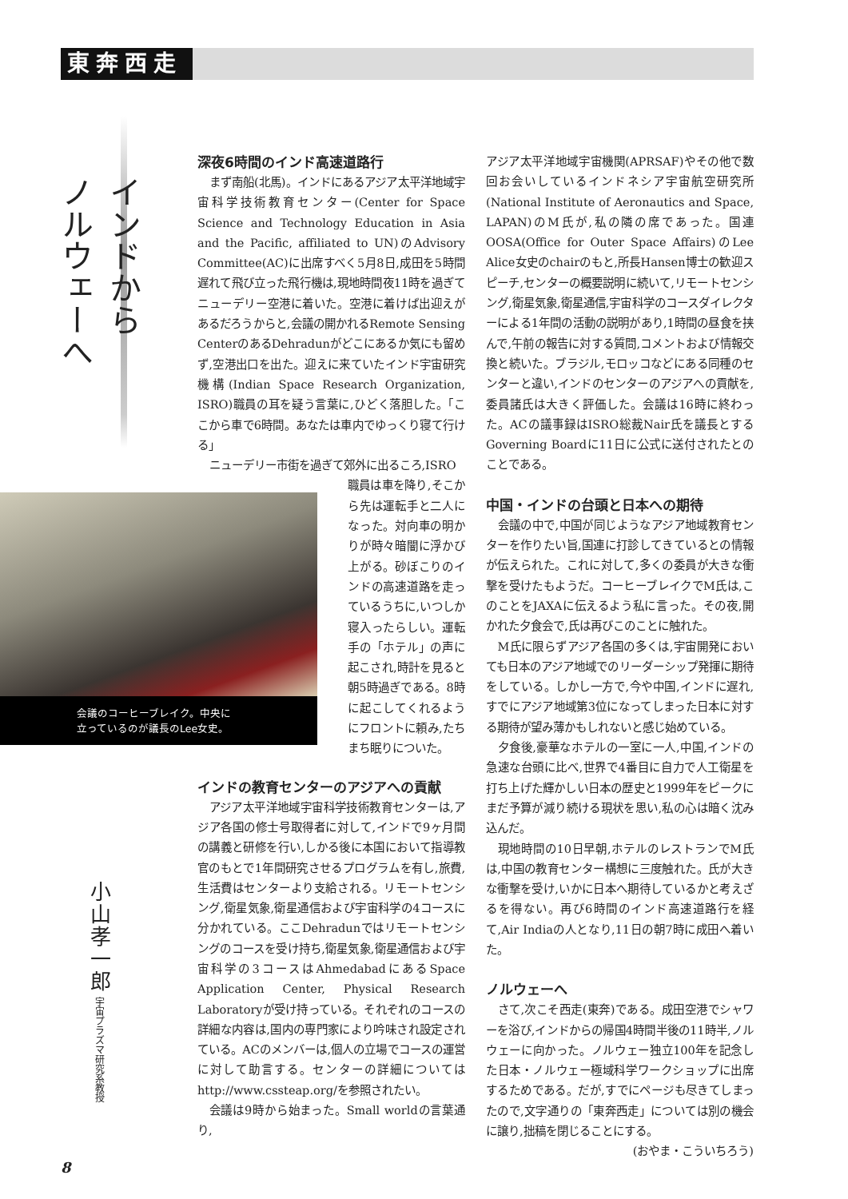東奔西走
インドから
ノルウェーへ
深夜6時間のインド高速道路行
まず南船(北馬)。インドにあるアジア太平洋地域宇宙科学技術教育センター(Center for Space Science and Technology Education in Asia and the Pacific, affiliated to UN)のAdvisory Committee(AC)に出席すべく5月8日,成田を5時間遅れて飛び立った飛行機は,現地時間夜11時を過ぎてニューデリー空港に着いた。空港に着けば出迎えがあるだろうからと,会議の開かれるRemote Sensing CenterのあるDehradunがどこにあるか気にも留めず,空港出口を出た。迎えに来ていたインド宇宙研究機構(Indian Space Research Organization, ISRO)職員の耳を疑う言葉に,ひどく落胆した。「ここから車で6時間。あなたは車内でゆっくり寝て行ける」
ニューデリー市街を過ぎて郊外に出るころ,ISRO
会議のコーヒーブレイク。中央に
立っているのが議長のLee女史。
職員は車を降り,そこから先は運転手と二人になった。対向車の明かりが時々暗闇に浮かび上がる。砂ぼこりのインドの高速道路を走っているうちに,いつしか寝入ったらしい。運転手の「ホテル」の声に起こされ,時計を見ると朝5時過ぎである。8時に起こしてくれるようにフロントに頼み,たちまち眠りについた。
小山孝一郎 宇宙プラズマ研究系教授
インドの教育センターのアジアへの貢献
アジア太平洋地域宇宙科学技術教育センターは,アジア各国の修士号取得者に対して,インドで9ヶ月間の講義と研修を行い,しかる後に本国において指導教官のもとで1年間研究させるプログラムを有し,旅費,生活費はセンターより支給される。リモートセンシング,衛星気象,衛星通信および宇宙科学の4コースに分かれている。ここDehradunではリモートセンシングのコースを受け持ち,衛星気象,衛星通信および宇宙科学の3コースはAhmedabadにあるSpace Application Center, Physical Research Laboratoryが受け持っている。それぞれのコースの詳細な内容は,国内の専門家により吟味され設定されている。ACのメンバーは,個人の立場でコースの運営に対して助言する。センターの詳細についてはhttp://www.cssteap.org/を参照されたい。
会議は9時から始まった。Small worldの言葉通り,
アジア太平洋地域宇宙機関(APRSAF)やその他で数回お会いしているインドネシア宇宙航空研究所(National Institute of Aeronautics and Space, LAPAN)のM氏が,私の隣の席であった。国連OOSA(Office for Outer Space Affairs)のLee Alice女史のchairのもと,所長Hansen博士の歓迎スピーチ,センターの概要説明に続いて,リモートセンシング,衛星気象,衛星通信,宇宙科学のコースダイレクターによる1年間の活動の説明があり,1時間の昼食を挟んで,午前の報告に対する質問,コメントおよび情報交換と続いた。ブラジル,モロッコなどにある同種のセンターと違い,インドのセンターのアジアへの貢献を,委員諸氏は大きく評価した。会議は16時に終わった。ACの議事録はISRO総裁Nair氏を議長とするGoverning Boardに11日に公式に送付されたとのことである。
中国・インドの台頭と日本への期待
会議の中で,中国が同じようなアジア地域教育センターを作りたい旨,国連に打診してきているとの情報が伝えられた。これに対して,多くの委員が大きな衝撃を受けたもようだ。コーヒーブレイクでM氏は,このことをJAXAに伝えるよう私に言った。その夜,開かれた夕食会で,氏は再びこのことに触れた。
M氏に限らずアジア各国の多くは,宇宙開発においても日本のアジア地域でのリーダーシップ発揮に期待をしている。しかし一方で,今や中国,インドに遅れ,すでにアジア地域第3位になってしまった日本に対する期待が望み薄かもしれないと感じ始めている。
夕食後,豪華なホテルの一室に一人,中国,インドの急速な台頭に比べ,世界で4番目に自力で人工衛星を打ち上げた輝かしい日本の歴史と1999年をピークにまだ予算が減り続ける現状を思い,私の心は暗く沈み込んだ。
現地時間の10日早朝,ホテルのレストランでM氏は,中国の教育センター構想に三度触れた。氏が大きな衝撃を受け,いかに日本へ期待しているかと考えざるを得ない。再び6時間のインド高速道路行を経て,Air Indiaの人となり,11日の朝7時に成田へ着いた。
ノルウェーへ
さて,次こそ西走(東奔)である。成田空港でシャワーを浴び,インドからの帰国4時間半後の11時半,ノルウェーに向かった。ノルウェー独立100年を記念した日本・ノルウェー極域科学ワークショップに出席するためである。だが,すでにページも尽きてしまったので,文字通りの「東奔西走」については別の機会に譲り,拙稿を閉じることにする。
(おやま・こういちろう)
8